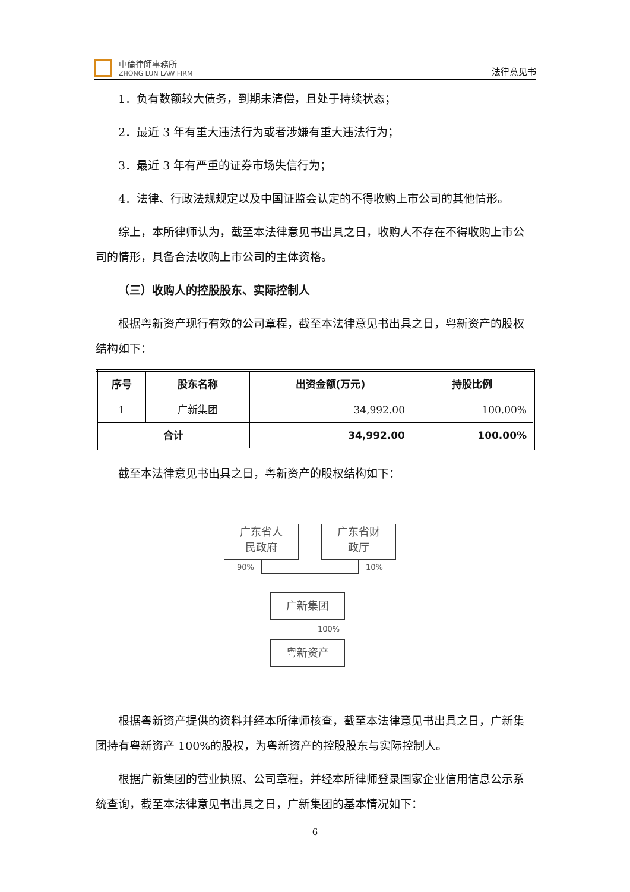中倫律師事務所
ZHONG LUN LAW FIRM
法律意见书
1．负有数额较大债务，到期未清偿，且处于持续状态；
2．最近 3 年有重大违法行为或者涉嫌有重大违法行为；
3．最近 3 年有严重的证券市场失信行为；
4．法律、行政法规规定以及中国证监会认定的不得收购上市公司的其他情形。
综上，本所律师认为，截至本法律意见书出具之日，收购人不存在不得收购上市公司的情形，具备合法收购上市公司的主体资格。
（三）收购人的控股股东、实际控制人
根据粤新资产现行有效的公司章程，截至本法律意见书出具之日，粤新资产的股权结构如下：
| 序号 | 股东名称 | 出资金额(万元) | 持股比例 |
| --- | --- | --- | --- |
| 1 | 广新集团 | 34,992.00 | 100.00% |
| 合计 | | 34,992.00 | 100.00% |
截至本法律意见书出具之日，粤新资产的股权结构如下：
广东省人
民政府
广东省财
政厅
90% 10%
广新集团
100%
粤新资产
根据粤新资产提供的资料并经本所律师核查，截至本法律意见书出具之日，广新集团持有粤新资产 100%的股权，为粤新资产的控股股东与实际控制人。
根据广新集团的营业执照、公司章程，并经本所律师登录国家企业信用信息公示系统查询，截至本法律意见书出具之日，广新集团的基本情况如下：
6